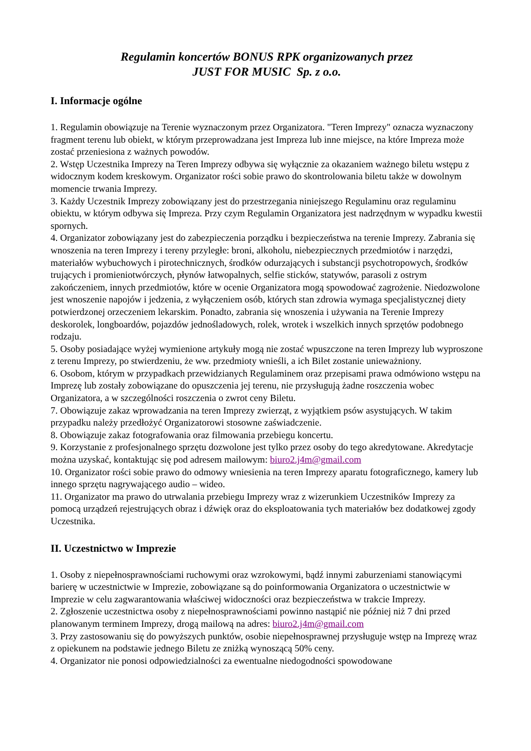Regulamin koncertów BONUS RPK organizowanych przez
JUST FOR MUSIC Sp. z o.o.
I. Informacje ogólne
1. Regulamin obowiązuje na Terenie wyznaczonym przez Organizatora. "Teren Imprezy" oznacza wyznaczony fragment terenu lub obiekt, w którym przeprowadzana jest Impreza lub inne miejsce, na które Impreza może zostać przeniesiona z ważnych powodów.
2. Wstęp Uczestnika Imprezy na Teren Imprezy odbywa się wyłącznie za okazaniem ważnego biletu wstępu z widocznym kodem kreskowym. Organizator rości sobie prawo do skontrolowania biletu także w dowolnym momencie trwania Imprezy.
3. Każdy Uczestnik Imprezy zobowiązany jest do przestrzegania niniejszego Regulaminu oraz regulaminu obiektu, w którym odbywa się Impreza. Przy czym Regulamin Organizatora jest nadrzędnym w wypadku kwestii spornych.
4. Organizator zobowiązany jest do zabezpieczenia porządku i bezpieczeństwa na terenie Imprezy. Zabrania się wnoszenia na teren Imprezy i tereny przyległe: broni, alkoholu, niebezpiecznych przedmiotów i narzędzi, materiałów wybuchowych i pirotechnicznych, środków odurzających i substancji psychotropowych, środków trujących i promieniotwórczych, płynów łatwopalnych, selfie sticków, statywów, parasoli z ostrym zakończeniem, innych przedmiotów, które w ocenie Organizatora mogą spowodować zagrożenie. Niedozwolone jest wnoszenie napojów i jedzenia, z wyłączeniem osób, których stan zdrowia wymaga specjalistycznej diety potwierdzonej orzeczeniem lekarskim. Ponadto, zabrania się wnoszenia i używania na Terenie Imprezy deskorolek, longboardów, pojazdów jednośladowych, rolek, wrotek i wszelkich innych sprzętów podobnego rodzaju.
5. Osoby posiadające wyżej wymienione artykuły mogą nie zostać wpuszczone na teren Imprezy lub wyproszone z terenu Imprezy, po stwierdzeniu, że ww. przedmioty wnieśli, a ich Bilet zostanie unieważniony.
6. Osobom, którym w przypadkach przewidzianych Regulaminem oraz przepisami prawa odmówiono wstępu na Imprezę lub zostały zobowiązane do opuszczenia jej terenu, nie przysługują żadne roszczenia wobec Organizatora, a w szczególności roszczenia o zwrot ceny Biletu.
7. Obowiązuje zakaz wprowadzania na teren Imprezy zwierząt, z wyjątkiem psów asystujących. W takim przypadku należy przedłożyć Organizatorowi stosowne zaświadczenie.
8. Obowiązuje zakaz fotografowania oraz filmowania przebiegu koncertu.
9. Korzystanie z profesjonalnego sprzętu dozwolone jest tylko przez osoby do tego akredytowane. Akredytacje można uzyskać, kontaktując się pod adresem mailowym: biuro2.j4m@gmail.com
10. Organizator rości sobie prawo do odmowy wniesienia na teren Imprezy aparatu fotograficznego, kamery lub innego sprzętu nagrywającego audio – wideo.
11. Organizator ma prawo do utrwalania przebiegu Imprezy wraz z wizerunkiem Uczestników Imprezy za pomocą urządzeń rejestrujących obraz i dźwięk oraz do eksploatowania tych materiałów bez dodatkowej zgody Uczestnika.
II. Uczestnictwo w Imprezie
1. Osoby z niepełnosprawnościami ruchowymi oraz wzrokowymi, bądź innymi zaburzeniami stanowiącymi barierę w uczestnictwie w Imprezie, zobowiązane są do poinformowania Organizatora o uczestnictwie w Imprezie w celu zagwarantowania właściwej widoczności oraz bezpieczeństwa w trakcie Imprezy.
2. Zgłoszenie uczestnictwa osoby z niepełnosprawnościami powinno nastąpić nie później niż 7 dni przed planowanym terminem Imprezy, drogą mailową na adres: biuro2.j4m@gmail.com
3. Przy zastosowaniu się do powyższych punktów, osobie niepełnosprawnej przysługuje wstęp na Imprezę wraz z opiekunem na podstawie jednego Biletu ze zniżką wynoszącą 50% ceny.
4. Organizator nie ponosi odpowiedzialności za ewentualne niedogodności spowodowane